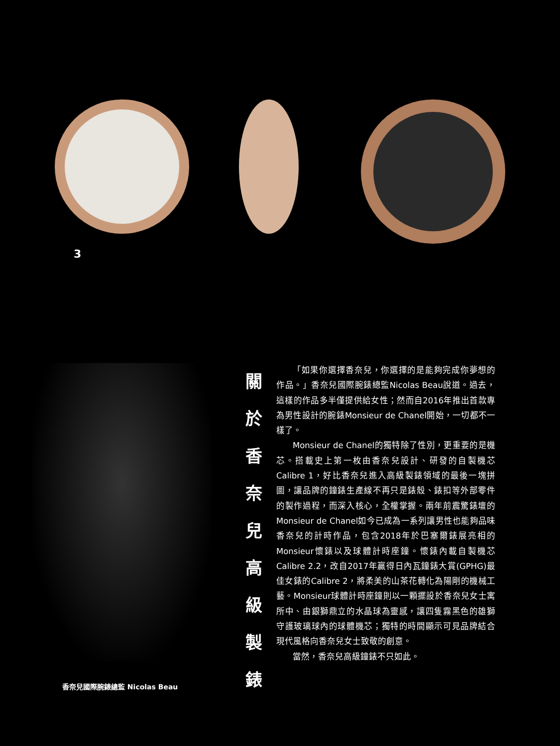3
香奈兒國際腕錶總監 Nicolas Beau
關
於
香
奈
兒
高
級
製
錶
「如果你選擇香奈兒，你選擇的是能夠完成你夢想的作品。」香奈兒國際腕錶總監Nicolas Beau說道。過去，這樣的作品多半僅提供給女性；然而自2016年推出首款專為男性設計的腕錶Monsieur de Chanel開始，一切都不一樣了。
Monsieur de Chanel的獨特除了性別，更重要的是機芯。搭載史上第一枚由香奈兒設計、研發的自製機芯Calibre 1，好比香奈兒進入高級製錶領域的最後一塊拼圖，讓品牌的鐘錶生產線不再只是錶殼、錶扣等外部零件的製作過程，而深入核心，全權掌握。兩年前震驚錶壇的Monsieur de Chanel如今已成為一系列讓男性也能夠品味香奈兒的計時作品，包含2018年於巴塞爾錶展亮相的Monsieur懷錶以及球體計時座鐘。懷錶內載自製機芯Calibre 2.2，改自2017年贏得日內瓦鐘錶大賞(GPHG)最佳女錶的Calibre 2，將柔美的山茶花轉化為陽剛的機械工藝。Monsieur球體計時座鐘則以一顆擺設於香奈兒女士寓所中、由銀獅鼎立的水晶球為靈感，讓四隻霧黑色的雄獅守護玻璃球內的球體機芯；獨特的時間顯示可見品牌結合現代風格向香奈兒女士致敬的創意。
當然，香奈兒高級鐘錶不只如此。